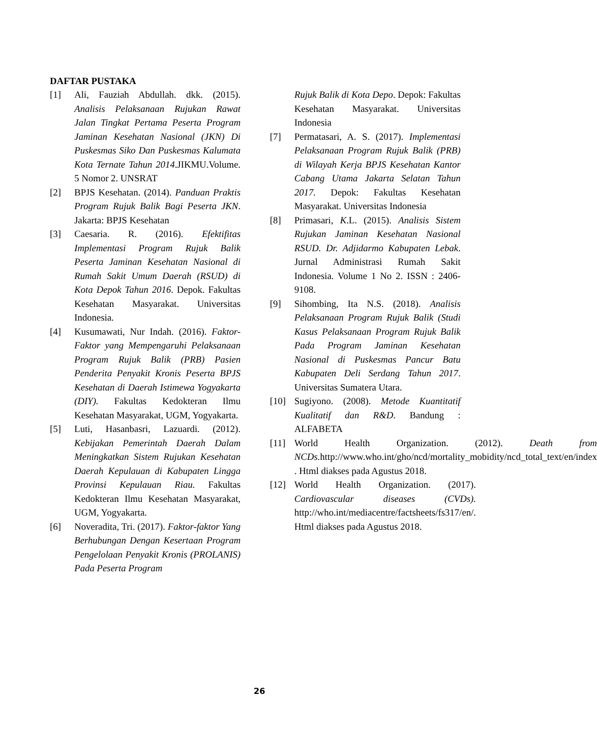DAFTAR PUSTAKA
[1] Ali, Fauziah Abdullah. dkk. (2015). Analisis Pelaksanaan Rujukan Rawat Jalan Tingkat Pertama Peserta Program Jaminan Kesehatan Nasional (JKN) Di Puskesmas Siko Dan Puskesmas Kalumata Kota Ternate Tahun 2014.JIKMU.Volume. 5 Nomor 2. UNSRAT
[2] BPJS Kesehatan. (2014). Panduan Praktis Program Rujuk Balik Bagi Peserta JKN. Jakarta: BPJS Kesehatan
[3] Caesaria. R. (2016). Efektifitas Implementasi Program Rujuk Balik Peserta Jaminan Kesehatan Nasional di Rumah Sakit Umum Daerah (RSUD) di Kota Depok Tahun 2016. Depok. Fakultas Kesehatan Masyarakat. Universitas Indonesia.
[4] Kusumawati, Nur Indah. (2016). Faktor-Faktor yang Mempengaruhi Pelaksanaan Program Rujuk Balik (PRB) Pasien Penderita Penyakit Kronis Peserta BPJS Kesehatan di Daerah Istimewa Yogyakarta (DIY). Fakultas Kedokteran Ilmu Kesehatan Masyarakat, UGM, Yogyakarta.
[5] Luti, Hasanbasri, Lazuardi. (2012). Kebijakan Pemerintah Daerah Dalam Meningkatkan Sistem Rujukan Kesehatan Daerah Kepulauan di Kabupaten Lingga Provinsi Kepulauan Riau. Fakultas Kedokteran Ilmu Kesehatan Masyarakat, UGM, Yogyakarta.
[6] Noveradita, Tri. (2017). Faktor-faktor Yang Berhubungan Dengan Kesertaan Program Pengelolaan Penyakit Kronis (PROLANIS) Pada Peserta Program
Rujuk Balik di Kota Depo. Depok: Fakultas Kesehatan Masyarakat. Universitas Indonesia
[7] Permatasari, A. S. (2017). Implementasi Pelaksanaan Program Rujuk Balik (PRB) di Wilayah Kerja BPJS Kesehatan Kantor Cabang Utama Jakarta Selatan Tahun 2017. Depok: Fakultas Kesehatan Masyarakat. Universitas Indonesia
[8] Primasari, K.L. (2015). Analisis Sistem Rujukan Jaminan Kesehatan Nasional RSUD. Dr. Adjidarmo Kabupaten Lebak. Jurnal Administrasi Rumah Sakit Indonesia. Volume 1 No 2. ISSN : 2406-9108.
[9] Sihombing, Ita N.S. (2018). Analisis Pelaksanaan Program Rujuk Balik (Studi Kasus Pelaksanaan Program Rujuk Balik Pada Program Jaminan Kesehatan Nasional di Puskesmas Pancur Batu Kabupaten Deli Serdang Tahun 2017. Universitas Sumatera Utara.
[10] Sugiyono. (2008). Metode Kuantitatif Kualitatif dan R&D. Bandung : ALFABETA
[11] World Health Organization. (2012). Death from NCDs. http://www.who.int/gho/ncd/mortality_mobidity/ncd_total_text/en/index . Html diakses pada Agustus 2018.
[12] World Health Organization. (2017). Cardiovascular diseases (CVDs). http://who.int/mediacentre/factsheets/fs317/en/. Html diakses pada Agustus 2018.
26